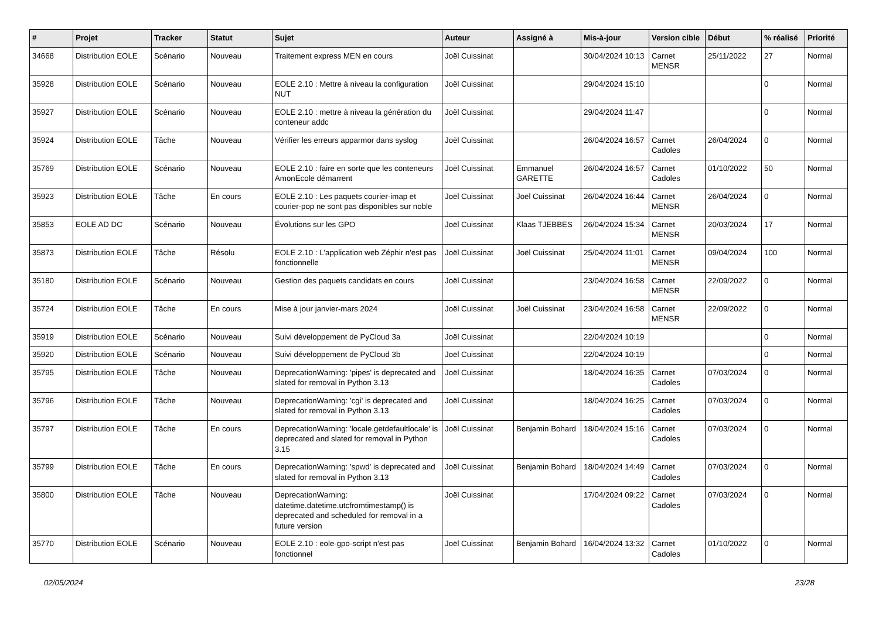| # | Projet | Tracker | Statut | Sujet | Auteur | Assigné à | Mis-à-jour | Version cible | Début | % réalisé | Priorité |
| --- | --- | --- | --- | --- | --- | --- | --- | --- | --- | --- | --- |
| 34668 | Distribution EOLE | Scénario | Nouveau | Traitement express MEN en cours | Joël Cuissinat | | 30/04/2024 10:13 | Carnet MENSR | 25/11/2022 | 27 | Normal |
| 35928 | Distribution EOLE | Scénario | Nouveau | EOLE 2.10 : Mettre à niveau la configuration NUT | Joël Cuissinat | | 29/04/2024 15:10 | | | 0 | Normal |
| 35927 | Distribution EOLE | Scénario | Nouveau | EOLE 2.10 : mettre à niveau la génération du conteneur addc | Joël Cuissinat | | 29/04/2024 11:47 | | | 0 | Normal |
| 35924 | Distribution EOLE | Tâche | Nouveau | Vérifier les erreurs apparmor dans syslog | Joël Cuissinat | | 26/04/2024 16:57 | Carnet Cadoles | 26/04/2024 | 0 | Normal |
| 35769 | Distribution EOLE | Scénario | Nouveau | EOLE 2.10 : faire en sorte que les conteneurs AmonEcole démarrent | Joël Cuissinat | Emmanuel GARETTE | 26/04/2024 16:57 | Carnet Cadoles | 01/10/2022 | 50 | Normal |
| 35923 | Distribution EOLE | Tâche | En cours | EOLE 2.10 : Les paquets courier-imap et courier-pop ne sont pas disponibles sur noble | Joël Cuissinat | Joël Cuissinat | 26/04/2024 16:44 | Carnet MENSR | 26/04/2024 | 0 | Normal |
| 35853 | EOLE AD DC | Scénario | Nouveau | Évolutions sur les GPO | Joël Cuissinat | Klaas TJEBBES | 26/04/2024 15:34 | Carnet MENSR | 20/03/2024 | 17 | Normal |
| 35873 | Distribution EOLE | Tâche | Résolu | EOLE 2.10 : L'application web Zéphir n'est pas fonctionnelle | Joël Cuissinat | Joël Cuissinat | 25/04/2024 11:01 | Carnet MENSR | 09/04/2024 | 100 | Normal |
| 35180 | Distribution EOLE | Scénario | Nouveau | Gestion des paquets candidats en cours | Joël Cuissinat | | 23/04/2024 16:58 | Carnet MENSR | 22/09/2022 | 0 | Normal |
| 35724 | Distribution EOLE | Tâche | En cours | Mise à jour janvier-mars 2024 | Joël Cuissinat | Joël Cuissinat | 23/04/2024 16:58 | Carnet MENSR | 22/09/2022 | 0 | Normal |
| 35919 | Distribution EOLE | Scénario | Nouveau | Suivi développement de PyCloud 3a | Joël Cuissinat | | 22/04/2024 10:19 | | | 0 | Normal |
| 35920 | Distribution EOLE | Scénario | Nouveau | Suivi développement de PyCloud 3b | Joël Cuissinat | | 22/04/2024 10:19 | | | 0 | Normal |
| 35795 | Distribution EOLE | Tâche | Nouveau | DeprecationWarning: 'pipes' is deprecated and slated for removal in Python 3.13 | Joël Cuissinat | | 18/04/2024 16:35 | Carnet Cadoles | 07/03/2024 | 0 | Normal |
| 35796 | Distribution EOLE | Tâche | Nouveau | DeprecationWarning: 'cgi' is deprecated and slated for removal in Python 3.13 | Joël Cuissinat | | 18/04/2024 16:25 | Carnet Cadoles | 07/03/2024 | 0 | Normal |
| 35797 | Distribution EOLE | Tâche | En cours | DeprecationWarning: 'locale.getdefaultlocale' is deprecated and slated for removal in Python 3.15 | Joël Cuissinat | Benjamin Bohard | 18/04/2024 15:16 | Carnet Cadoles | 07/03/2024 | 0 | Normal |
| 35799 | Distribution EOLE | Tâche | En cours | DeprecationWarning: 'spwd' is deprecated and slated for removal in Python 3.13 | Joël Cuissinat | Benjamin Bohard | 18/04/2024 14:49 | Carnet Cadoles | 07/03/2024 | 0 | Normal |
| 35800 | Distribution EOLE | Tâche | Nouveau | DeprecationWarning: datetime.datetime.utcfromtimestamp() is deprecated and scheduled for removal in a future version | Joël Cuissinat | | 17/04/2024 09:22 | Carnet Cadoles | 07/03/2024 | 0 | Normal |
| 35770 | Distribution EOLE | Scénario | Nouveau | EOLE 2.10 : eole-gpo-script n'est pas fonctionnel | Joël Cuissinat | Benjamin Bohard | 16/04/2024 13:32 | Carnet Cadoles | 01/10/2022 | 0 | Normal |
02/05/2024 23/28